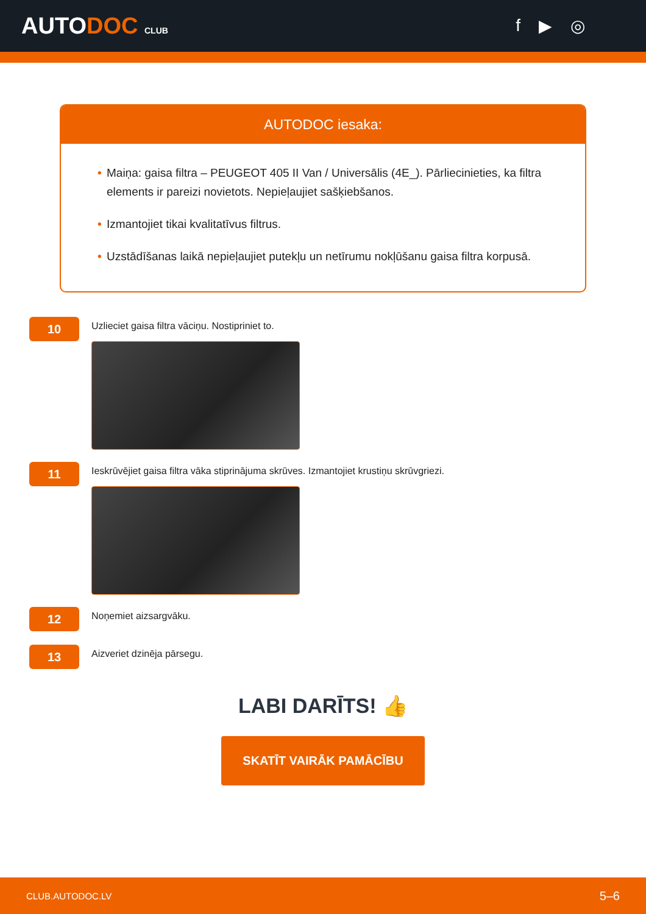AUTODOC CLUB
f ▶ ◎
AUTODOC iesaka:
• Maiņa: gaisa filtra – PEUGEOT 405 II Van / Universālis (4E_). Pārliecinieties, ka filtra elements ir pareizi novietots. Nepieļaujiet sašķiebšanos.
• Izmantojiet tikai kvalitatīvus filtrus.
• Uzstādīšanas laikā nepieļaujiet putekļu un netīrumu nokļūšanu gaisa filtra korpusā.
10
Uzlieciet gaisa filtra vāciņu. Nostipriniet to.
11
Ieskrūvējiet gaisa filtra vāka stiprinājuma skrūves. Izmantojiet krustiņu skrūvgriezi.
12
Noņemiet aizsargvāku.
13
Aizveriet dzinēja pārsegu.
LABI DARĪTS! 👍
SKATĪT VAIRĀK PAMĀCĪBU
CLUB.AUTODOC.LV 5–6